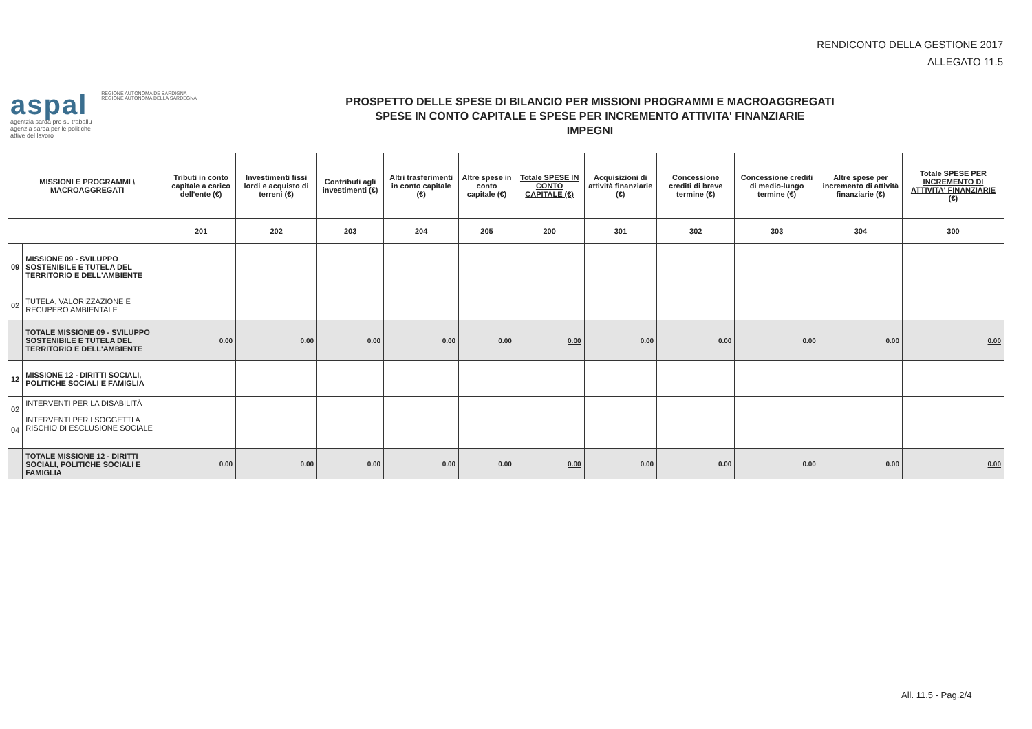RENDICONTO DELLA GESTIONE 2017
ALLEGATO 11.5
aspal REGIONE AUTÒNOMA DE SARDIGNA
REGIONE AUTONOMA DELLA SARDEGNA
agentzia sarda pro su traballu
agenzia sarda per le politiche
attive del lavoro
PROSPETTO DELLE SPESE DI BILANCIO PER MISSIONI PROGRAMMI E MACROAGGREGATI
SPESE IN CONTO CAPITALE E SPESE PER INCREMENTO ATTIVITA' FINANZIARIE
IMPEGNI
| MISSIONI E PROGRAMMI \ MACROAGGREGATI | | Tributi in conto capitale a carico dell'ente (€) | Investimenti fissi lordi e acquisto di terreni (€) | Contributi agli investimenti (€) | Altri trasferimenti in conto capitale (€) | Altre spese in conto capitale (€) | Totale SPESE IN CONTO CAPITALE (€) | Acquisizioni di attività finanziarie (€) | Concessione crediti di breve termine (€) | Concessione crediti di medio-lungo termine (€) | Altre spese per incremento di attività finanziarie (€) | Totale SPESE PER INCREMENTO DI ATTIVITA' FINANZIARIE (€) |
| --- | --- | --- | --- | --- | --- | --- | --- | --- | --- | --- | --- | --- |
| | | 201 | 202 | 203 | 204 | 205 | 200 | 301 | 302 | 303 | 304 | 300 |
| 09 | MISSIONE 09 - SVILUPPO SOSTENIBILE E TUTELA DEL TERRITORIO E DELL'AMBIENTE | | | | | | | | | | | |
| 02 | TUTELA, VALORIZZAZIONE E RECUPERO AMBIENTALE | | | | | | | | | | | |
| | TOTALE MISSIONE 09 - SVILUPPO SOSTENIBILE E TUTELA DEL TERRITORIO E DELL'AMBIENTE | 0.00 | 0.00 | 0.00 | 0.00 | 0.00 | 0.00 | 0.00 | 0.00 | 0.00 | 0.00 | 0.00 |
| 12 | MISSIONE 12 - DIRITTI SOCIALI, POLITICHE SOCIALI E FAMIGLIA | | | | | | | | | | | |
| 02 04 | INTERVENTI PER LA DISABILITÀ INTERVENTI PER I SOGGETTI A RISCHIO DI ESCLUSIONE SOCIALE | | | | | | | | | | | |
| | TOTALE MISSIONE 12 - DIRITTI SOCIALI, POLITICHE SOCIALI E FAMIGLIA | 0.00 | 0.00 | 0.00 | 0.00 | 0.00 | 0.00 | 0.00 | 0.00 | 0.00 | 0.00 | 0.00 |
All. 11.5 - Pag.2/4